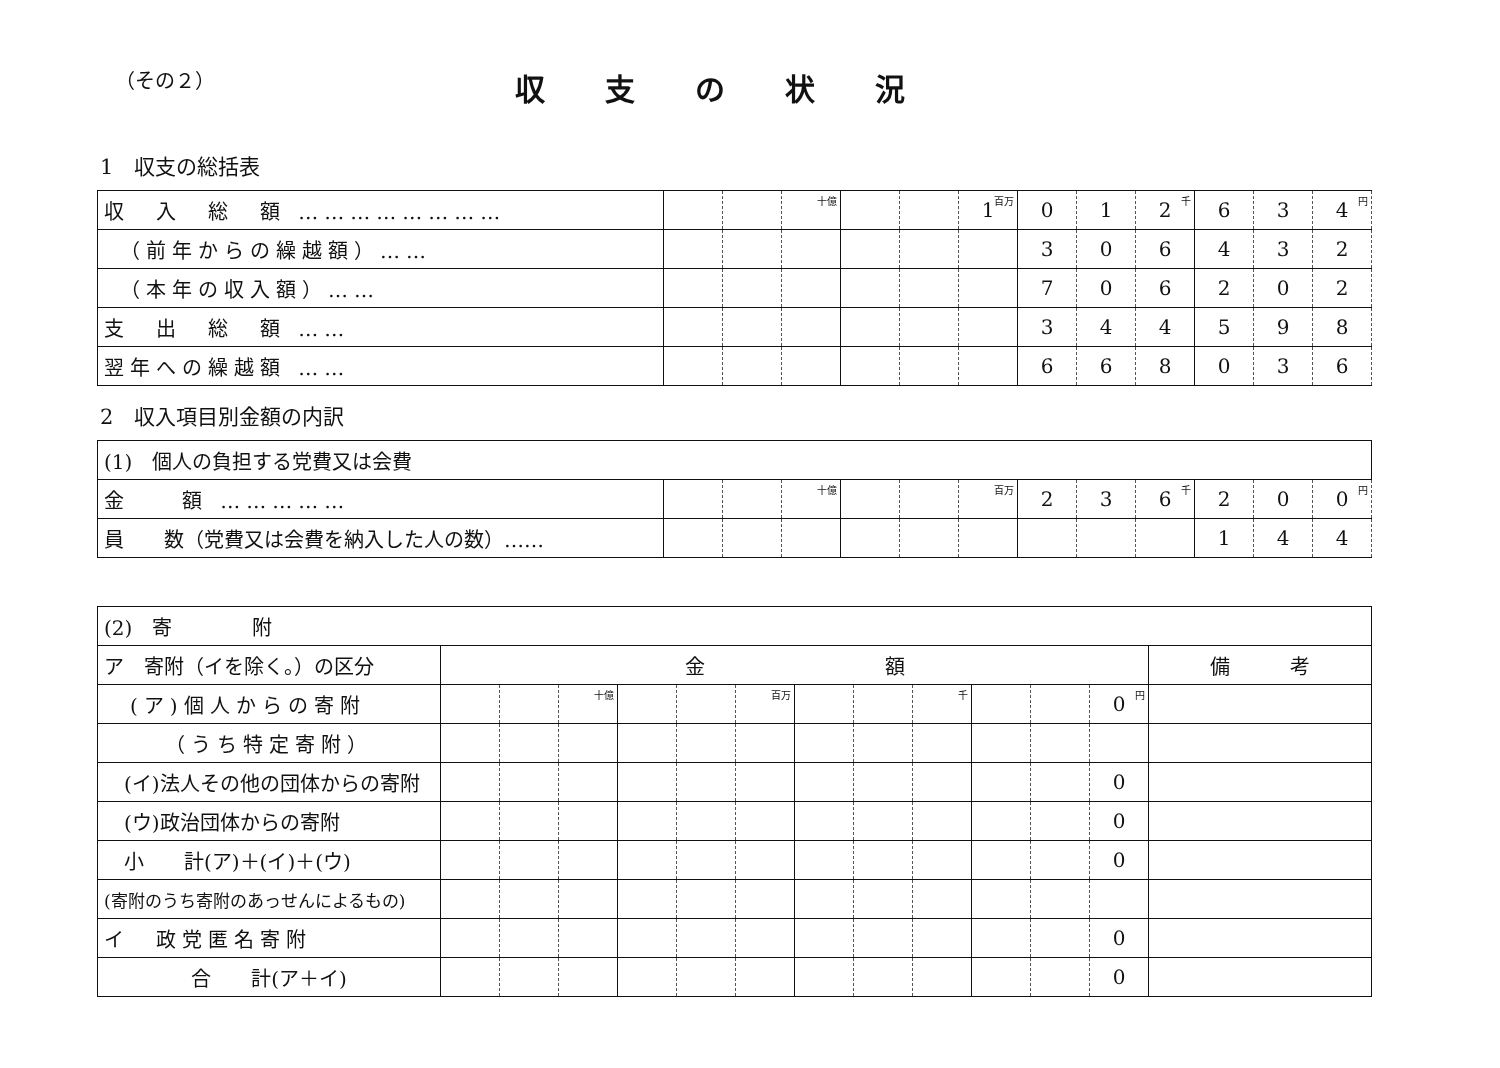（その２）
収支の状況
1　収支の総括表
| 収 入 総 額 …………………… | | | <sup>十億</sup> | | | 1<sup>百万</sup> | 0 | 1 | 2<sup>千</sup> | 6 | 3 | 4<sup>円</sup> |
| （前年からの繰越額）…… | | | | | | | 3 | 0 | 6 | 4 | 3 | 2 |
| （本年の収入額）…… | | | | | | | 7 | 0 | 6 | 2 | 0 | 2 |
| 支 出 総 額 …… | | | | | | | 3 | 4 | 4 | 5 | 9 | 8 |
| 翌年への繰越額 …… | | | | | | | 6 | 6 | 8 | 0 | 3 | 6 |
2　収入項目別金額の内訳
| (1) 個人の負担する党費又は会費 | | | | | | | | | | | | |
| 金 額 …………… | | | <sup>十億</sup> | | | <sup>百万</sup> | 2 | 3 | 6<sup>千</sup> | 2 | 0 | 0<sup>円</sup> |
| 員 数（党費又は会費を納入した人の数）…… | | | | | | | | | | 1 | 4 | 4 |
| (2) 寄 附 | | | | | | | | | | | | | |
| ア 寄附（イを除く。）の区分 | 金 額 | | | | | | | | | | | | 備 考 |
| (ア)個人からの寄附 | | | <sup>十億</sup> | | | <sup>百万</sup> | | | <sup>千</sup> | | | 0<sup>円</sup> | |
| （うち特定寄附） | | | | | | | | | | | | | |
| (イ)法人その他の団体からの寄附 | | | | | | | | | | | | 0 | |
| (ウ)政治団体からの寄附 | | | | | | | | | | | | 0 | |
| 小 計(ア)＋(イ)＋(ウ) | | | | | | | | | | | | 0 | |
| (寄附のうち寄附のあっせんによるもの) | | | | | | | | | | | | | |
| イ 政党匿名寄附 | | | | | | | | | | | | 0 | |
| 合 計(ア＋イ) | | | | | | | | | | | | 0 | |